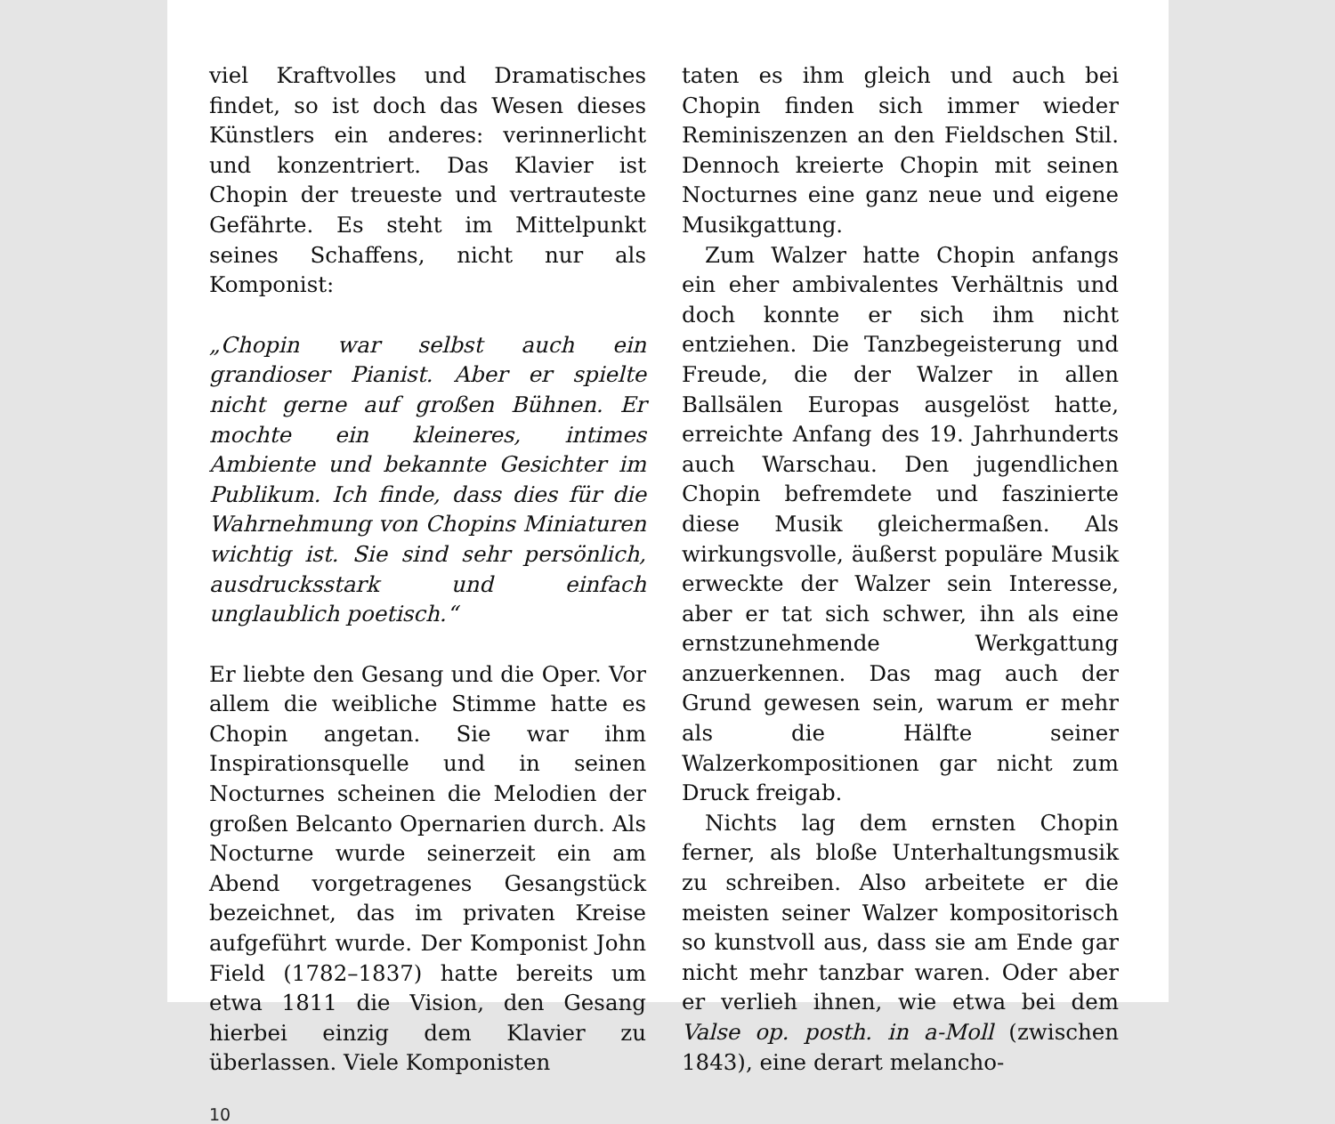viel Kraftvolles und Dramatisches findet, so ist doch das Wesen dieses Künstlers ein anderes: verinnerlicht und konzentriert. Das Klavier ist Chopin der treueste und vertrauteste Gefährte. Es steht im Mittelpunkt seines Schaffens, nicht nur als Komponist:
„Chopin war selbst auch ein grandioser Pianist. Aber er spielte nicht gerne auf großen Bühnen. Er mochte ein kleineres, intimes Ambiente und bekannte Gesichter im Publikum. Ich finde, dass dies für die Wahrnehmung von Chopins Miniaturen wichtig ist. Sie sind sehr persönlich, ausdrucksstark und einfach unglaublich poetisch.“
Er liebte den Gesang und die Oper. Vor allem die weibliche Stimme hatte es Chopin angetan. Sie war ihm Inspirationsquelle und in seinen Nocturnes scheinen die Melodien der großen Belcanto Opernarien durch. Als Nocturne wurde seinerzeit ein am Abend vorgetragenes Gesangstück bezeichnet, das im privaten Kreise aufgeführt wurde. Der Komponist John Field (1782–1837) hatte bereits um etwa 1811 die Vision, den Gesang hierbei einzig dem Klavier zu überlassen. Viele Komponisten
taten es ihm gleich und auch bei Chopin finden sich immer wieder Reminiszenzen an den Fieldschen Stil. Dennoch kreierte Chopin mit seinen Nocturnes eine ganz neue und eigene Musikgattung.
Zum Walzer hatte Chopin anfangs ein eher ambivalentes Verhältnis und doch konnte er sich ihm nicht entziehen. Die Tanzbegeisterung und Freude, die der Walzer in allen Ballsälen Europas ausgelöst hatte, erreichte Anfang des 19. Jahrhunderts auch Warschau. Den jugendlichen Chopin befremdete und faszinierte diese Musik gleichermaßen. Als wirkungsvolle, äußerst populäre Musik erweckte der Walzer sein Interesse, aber er tat sich schwer, ihn als eine ernstzunehmende Werkgattung anzuerkennen. Das mag auch der Grund gewesen sein, warum er mehr als die Hälfte seiner Walzerkompositionen gar nicht zum Druck freigab.
Nichts lag dem ernsten Chopin ferner, als bloße Unterhaltungsmusik zu schreiben. Also arbeitete er die meisten seiner Walzer kompositorisch so kunstvoll aus, dass sie am Ende gar nicht mehr tanzbar waren. Oder aber er verlieh ihnen, wie etwa bei dem Valse op. posth. in a-Moll (zwischen 1843), eine derart melancho-
10